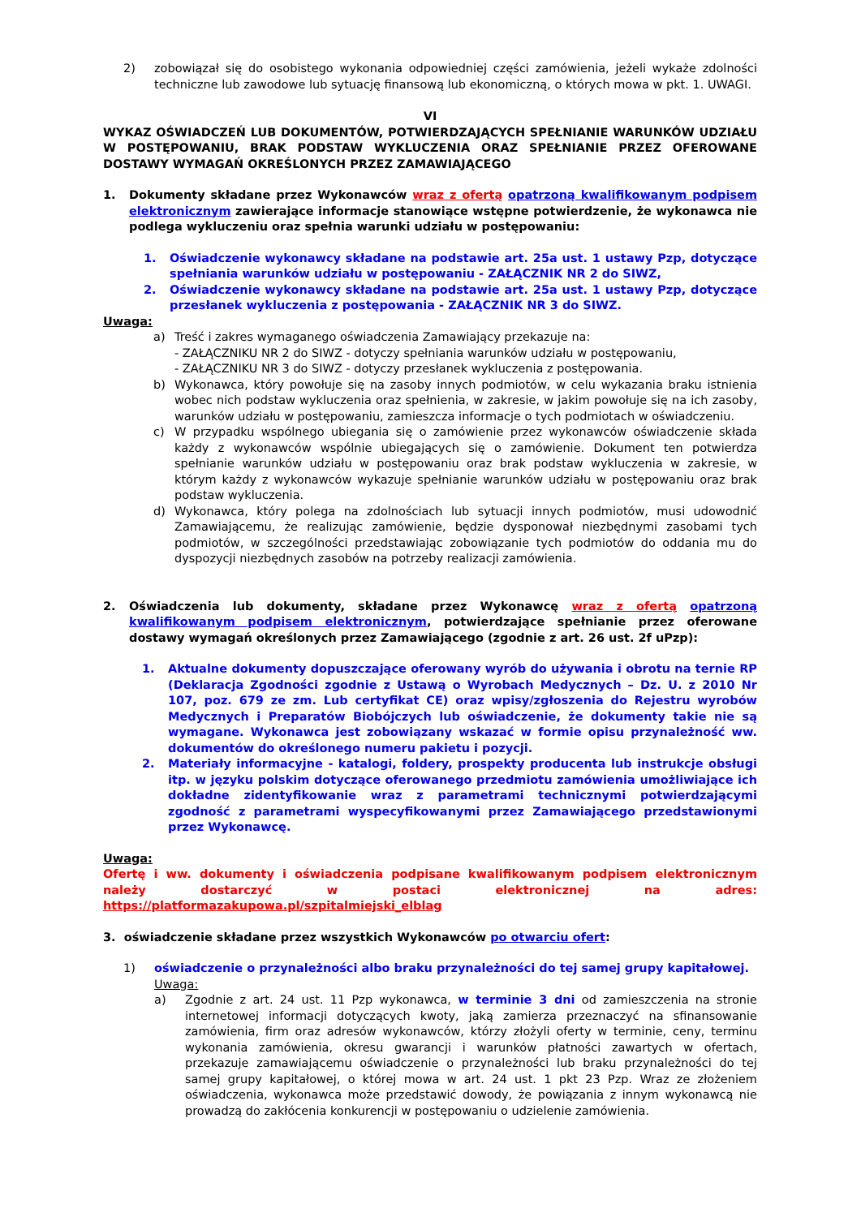2) zobowiązał się do osobistego wykonania odpowiedniej części zamówienia, jeżeli wykaże zdolności techniczne lub zawodowe lub sytuację finansową lub ekonomiczną, o których mowa w pkt. 1. UWAGI.
VI
WYKAZ OŚWIADCZEŃ LUB DOKUMENTÓW, POTWIERDZAJĄCYCH SPEŁNIANIE WARUNKÓW UDZIAŁU W POSTĘPOWANIU, BRAK PODSTAW WYKLUCZENIA ORAZ SPEŁNIANIE PRZEZ OFEROWANE DOSTAWY WYMAGAŃ OKREŚLONYCH PRZEZ ZAMAWIAJĄCEGO
1. Dokumenty składane przez Wykonawców wraz z ofertą opatrzoną kwalifikowanym podpisem elektronicznym zawierające informacje stanowiące wstępne potwierdzenie, że wykonawca nie podlega wykluczeniu oraz spełnia warunki udziału w postępowaniu:
1. Oświadczenie wykonawcy składane na podstawie art. 25a ust. 1 ustawy Pzp, dotyczące spełniania warunków udziału w postępowaniu - ZAŁĄCZNIK NR 2 do SIWZ,
2. Oświadczenie wykonawcy składane na podstawie art. 25a ust. 1 ustawy Pzp, dotyczące przesłanek wykluczenia z postępowania - ZAŁĄCZNIK NR 3 do SIWZ.
Uwaga:
a) Treść i zakres wymaganego oświadczenia Zamawiający przekazuje na:
- ZAŁĄCZNIKU NR 2 do SIWZ - dotyczy spełniania warunków udziału w postępowaniu,
- ZAŁĄCZNIKU NR 3 do SIWZ - dotyczy przesłanek wykluczenia z postępowania.
b) Wykonawca, który powołuje się na zasoby innych podmiotów, w celu wykazania braku istnienia wobec nich podstaw wykluczenia oraz spełnienia, w zakresie, w jakim powołuje się na ich zasoby, warunków udziału w postępowaniu, zamieszcza informacje o tych podmiotach w oświadczeniu.
c) W przypadku wspólnego ubiegania się o zamówienie przez wykonawców oświadczenie składa każdy z wykonawców wspólnie ubiegających się o zamówienie. Dokument ten potwierdza spełnianie warunków udziału w postępowaniu oraz brak podstaw wykluczenia w zakresie, w którym każdy z wykonawców wykazuje spełnianie warunków udziału w postępowaniu oraz brak podstaw wykluczenia.
d) Wykonawca, który polega na zdolnościach lub sytuacji innych podmiotów, musi udowodnić Zamawiającemu, że realizując zamówienie, będzie dysponował niezbędnymi zasobami tych podmiotów, w szczególności przedstawiając zobowiązanie tych podmiotów do oddania mu do dyspozycji niezbędnych zasobów na potrzeby realizacji zamówienia.
2. Oświadczenia lub dokumenty, składane przez Wykonawcę wraz z ofertą opatrzoną kwalifikowanym podpisem elektronicznym, potwierdzające spełnianie przez oferowane dostawy wymagań określonych przez Zamawiającego (zgodnie z art. 26 ust. 2f uPzp):
1. Aktualne dokumenty dopuszczające oferowany wyrób do używania i obrotu na ternie RP (Deklaracja Zgodności zgodnie z Ustawą o Wyrobach Medycznych – Dz. U. z 2010 Nr 107, poz. 679 ze zm. Lub certyfikat CE) oraz wpisy/zgłoszenia do Rejestru wyrobów Medycznych i Preparatów Biobójczych lub oświadczenie, że dokumenty takie nie są wymagane. Wykonawca jest zobowiązany wskazać w formie opisu przynależność ww. dokumentów do określonego numeru pakietu i pozycji.
2. Materiały informacyjne - katalogi, foldery, prospekty producenta lub instrukcje obsługi itp. w języku polskim dotyczące oferowanego przedmiotu zamówienia umożliwiające ich dokładne zidentyfikowanie wraz z parametrami technicznymi potwierdzającymi zgodność z parametrami wyspecyfikowanymi przez Zamawiającego przedstawionymi przez Wykonawcę.
Uwaga:
Ofertę i ww. dokumenty i oświadczenia podpisane kwalifikowanym podpisem elektronicznym należy dostarczyć w postaci elektronicznej na adres: https://platformazakupowa.pl/szpitalmiejski_elblag
3. oświadczenie składane przez wszystkich Wykonawców po otwarciu ofert:
1) oświadczenie o przynależności albo braku przynależności do tej samej grupy kapitałowej.
Uwaga:
a) Zgodnie z art. 24 ust. 11 Pzp wykonawca, w terminie 3 dni od zamieszczenia na stronie internetowej informacji dotyczących kwoty, jaką zamierza przeznaczyć na sfinansowanie zamówienia, firm oraz adresów wykonawców, którzy złożyli oferty w terminie, ceny, terminu wykonania zamówienia, okresu gwarancji i warunków płatności zawartych w ofertach, przekazuje zamawiającemu oświadczenie o przynależności lub braku przynależności do tej samej grupy kapitałowej, o której mowa w art. 24 ust. 1 pkt 23 Pzp. Wraz ze złożeniem oświadczenia, wykonawca może przedstawić dowody, że powiązania z innym wykonawcą nie prowadzą do zakłócenia konkurencji w postępowaniu o udzielenie zamówienia.